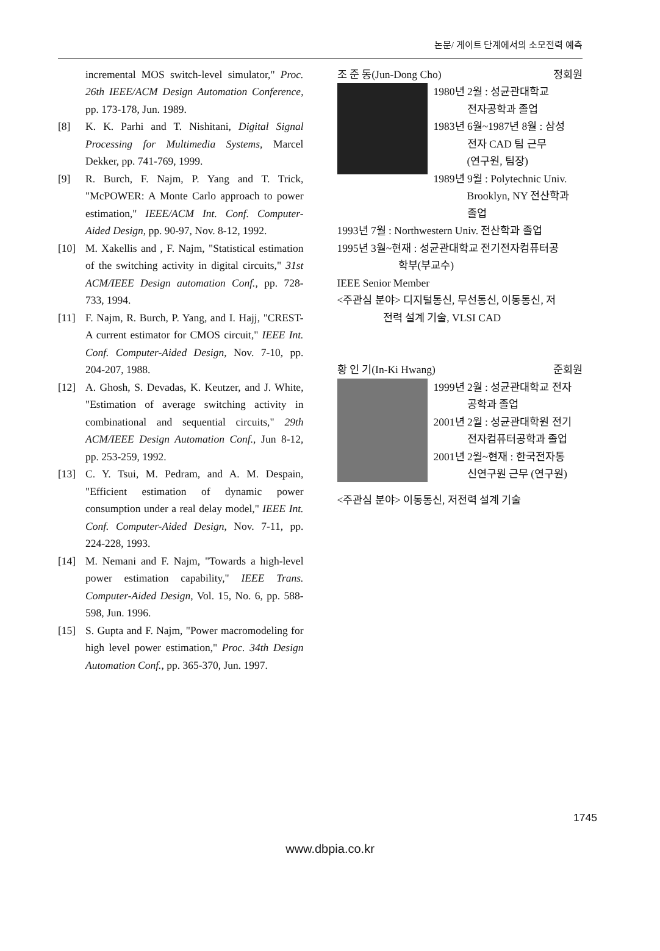논문/ 게이트 단계에서의 소모전력 예측
incremental MOS switch-level simulator," Proc. 26th IEEE/ACM Design Automation Conference, pp. 173-178, Jun. 1989.
[8] K. K. Parhi and T. Nishitani, Digital Signal Processing for Multimedia Systems, Marcel Dekker, pp. 741-769, 1999.
[9] R. Burch, F. Najm, P. Yang and T. Trick, "McPOWER: A Monte Carlo approach to power estimation," IEEE/ACM Int. Conf. Computer-Aided Design, pp. 90-97, Nov. 8-12, 1992.
[10] M. Xakellis and , F. Najm, "Statistical estimation of the switching activity in digital circuits," 31st ACM/IEEE Design automation Conf., pp. 728-733, 1994.
[11] F. Najm, R. Burch, P. Yang, and I. Hajj, "CREST-A current estimator for CMOS circuit," IEEE Int. Conf. Computer-Aided Design, Nov. 7-10, pp. 204-207, 1988.
[12] A. Ghosh, S. Devadas, K. Keutzer, and J. White, "Estimation of average switching activity in combinational and sequential circuits," 29th ACM/IEEE Design Automation Conf., Jun 8-12, pp. 253-259, 1992.
[13] C. Y. Tsui, M. Pedram, and A. M. Despain, "Efficient estimation of dynamic power consumption under a real delay model," IEEE Int. Conf. Computer-Aided Design, Nov. 7-11, pp. 224-228, 1993.
[14] M. Nemani and F. Najm, "Towards a high-level power estimation capability," IEEE Trans. Computer-Aided Design, Vol. 15, No. 6, pp. 588-598, Jun. 1996.
[15] S. Gupta and F. Najm, "Power macromodeling for high level power estimation," Proc. 34th Design Automation Conf., pp. 365-370, Jun. 1997.
조 준 동(Jun-Dong Cho) 정회원
1980년 2월 : 성균관대학교
전자공학과 졸업
1983년 6월~1987년 8월 : 삼성
전자 CAD 팀 근무
(연구원, 팀장)
1989년 9월 : Polytechnic Univ.
Brooklyn, NY 전산학과
졸업
1993년 7월 : Northwestern Univ. 전산학과 졸업
1995년 3월~현재 : 성균관대학교 전기전자컴퓨터공
학부(부교수)
IEEE Senior Member
<주관심 분야> 디지털통신, 무선통신, 이동통신, 저
전력 설계 기술, VLSI CAD
황 인 기(In-Ki Hwang) 준회원
1999년 2월 : 성균관대학교 전자
공학과 졸업
2001년 2월 : 성균관대학원 전기
전자컴퓨터공학과 졸업
2001년 2월~현재 : 한국전자통
신연구원 근무 (연구원)
<주관심 분야> 이동통신, 저전력 설계 기술
1745
www.dbpia.co.kr